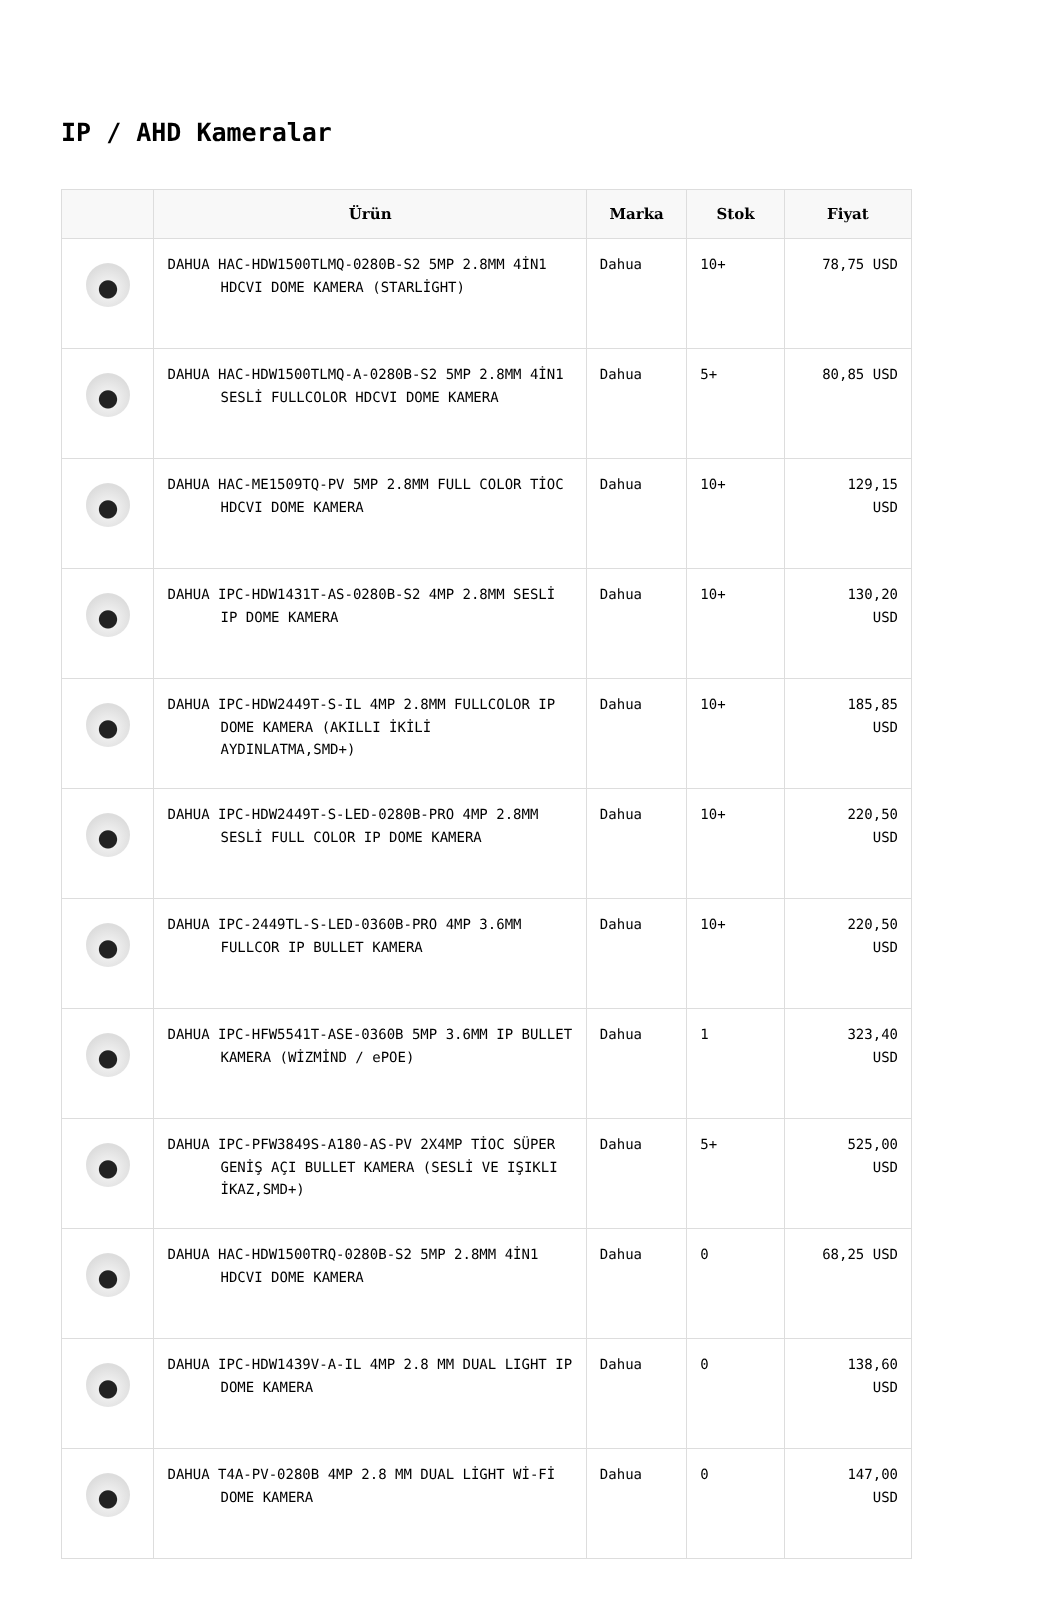IP / AHD Kameralar
| | Ürün | Marka | Stok | Fiyat |
| --- | --- | --- | --- | --- |
| | DAHUA HAC-HDW1500TLMQ-0280B-S2 5MP 2.8MM 4İN1 HDCVI DOME KAMERA (STARLİGHT) | Dahua | 10+ | 78,75 USD |
| | DAHUA HAC-HDW1500TLMQ-A-0280B-S2 5MP 2.8MM 4İN1 SESLİ FULLCOLOR HDCVI DOME KAMERA | Dahua | 5+ | 80,85 USD |
| | DAHUA HAC-ME1509TQ-PV 5MP 2.8MM FULL COLOR TİOC HDCVI DOME KAMERA | Dahua | 10+ | 129,15 USD |
| | DAHUA IPC-HDW1431T-AS-0280B-S2 4MP 2.8MM SESLİ IP DOME KAMERA | Dahua | 10+ | 130,20 USD |
| | DAHUA IPC-HDW2449T-S-IL 4MP 2.8MM FULLCOLOR IP DOME KAMERA (AKILLI İKİLİ AYDINLATMA,SMD+) | Dahua | 10+ | 185,85 USD |
| | DAHUA IPC-HDW2449T-S-LED-0280B-PRO 4MP 2.8MM SESLİ FULL COLOR IP DOME KAMERA | Dahua | 10+ | 220,50 USD |
| | DAHUA IPC-2449TL-S-LED-0360B-PRO 4MP 3.6MM FULLCOR IP BULLET KAMERA | Dahua | 10+ | 220,50 USD |
| | DAHUA IPC-HFW5541T-ASE-0360B 5MP 3.6MM IP BULLET KAMERA (WİZMİND / ePOE) | Dahua | 1 | 323,40 USD |
| | DAHUA IPC-PFW3849S-A180-AS-PV 2X4MP TİOC SÜPER GENİŞ AÇI BULLET KAMERA (SESLİ VE IŞIKLI İKAZ,SMD+) | Dahua | 5+ | 525,00 USD |
| | DAHUA HAC-HDW1500TRQ-0280B-S2 5MP 2.8MM 4İN1 HDCVI DOME KAMERA | Dahua | 0 | 68,25 USD |
| | DAHUA IPC-HDW1439V-A-IL 4MP 2.8 MM DUAL LIGHT IP DOME KAMERA | Dahua | 0 | 138,60 USD |
| | DAHUA T4A-PV-0280B 4MP 2.8 MM DUAL LİGHT Wİ-Fİ DOME KAMERA | Dahua | 0 | 147,00 USD |